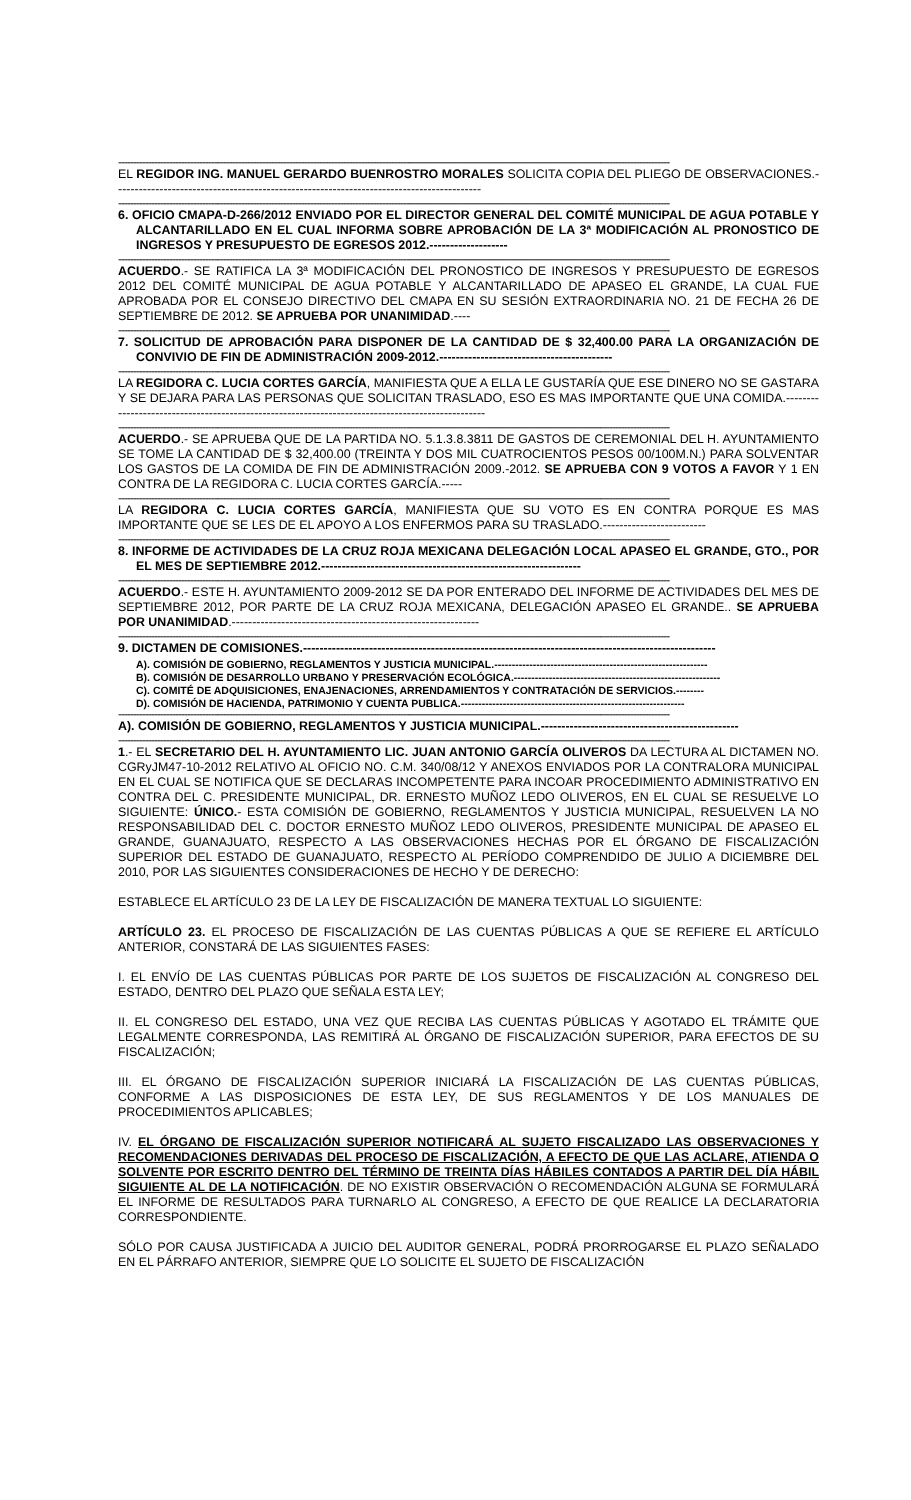----------------------------------------------------------------------------------------------------------------------------------------------------------------------------------------
EL REGIDOR ING. MANUEL GERARDO BUENROSTRO MORALES SOLICITA COPIA DEL PLIEGO DE OBSERVACIONES.-----------------------------------------------------------------------------------------
----------------------------------------------------------------------------------------------------------------------------------------------------------------------------------------
6. OFICIO CMAPA-D-266/2012 ENVIADO POR EL DIRECTOR GENERAL DEL COMITÉ MUNICIPAL DE AGUA POTABLE Y ALCANTARILLADO EN EL CUAL INFORMA SOBRE APROBACIÓN DE LA 3ª MODIFICACIÓN AL PRONOSTICO DE INGRESOS Y PRESUPUESTO DE EGRESOS 2012.-------------------
----------------------------------------------------------------------------------------------------------------------------------------------------------------------------------------
ACUERDO.- SE RATIFICA LA 3ª MODIFICACIÓN DEL PRONOSTICO DE INGRESOS Y PRESUPUESTO DE EGRESOS 2012 DEL COMITÉ MUNICIPAL DE AGUA POTABLE Y ALCANTARILLADO DE APASEO EL GRANDE, LA CUAL FUE APROBADA POR EL CONSEJO DIRECTIVO DEL CMAPA EN SU SESIÓN EXTRAORDINARIA NO. 21 DE FECHA 26 DE SEPTIEMBRE DE 2012. SE APRUEBA POR UNANIMIDAD.----
----------------------------------------------------------------------------------------------------------------------------------------------------------------------------------------
7. SOLICITUD DE APROBACIÓN PARA DISPONER DE LA CANTIDAD DE $ 32,400.00 PARA LA ORGANIZACIÓN DE CONVIVIO DE FIN DE ADMINISTRACIÓN 2009-2012.------------------------------------------
----------------------------------------------------------------------------------------------------------------------------------------------------------------------------------------
LA REGIDORA C. LUCIA CORTES GARCÍA, MANIFIESTA QUE A ELLA LE GUSTARÍA QUE ESE DINERO NO SE GASTARA Y SE DEJARA PARA LAS PERSONAS QUE SOLICITAN TRASLADO, ESO ES MAS IMPORTANTE QUE UNA COMIDA.-------------------------------------------------------------------------------------------------
----------------------------------------------------------------------------------------------------------------------------------------------------------------------------------------
ACUERDO.- SE APRUEBA QUE DE LA PARTIDA NO. 5.1.3.8.3811 DE GASTOS DE CEREMONIAL DEL H. AYUNTAMIENTO SE TOME LA CANTIDAD DE $ 32,400.00 (TREINTA Y DOS MIL CUATROCIENTOS PESOS 00/100M.N.) PARA SOLVENTAR LOS GASTOS DE LA COMIDA DE FIN DE ADMINISTRACIÓN 2009.-2012. SE APRUEBA CON 9 VOTOS A FAVOR Y 1 EN CONTRA DE LA REGIDORA C. LUCIA CORTES GARCÍA.-----
----------------------------------------------------------------------------------------------------------------------------------------------------------------------------------------
LA REGIDORA C. LUCIA CORTES GARCÍA, MANIFIESTA QUE SU VOTO ES EN CONTRA PORQUE ES MAS IMPORTANTE QUE SE LES DE EL APOYO A LOS ENFERMOS PARA SU TRASLADO.-------------------------
----------------------------------------------------------------------------------------------------------------------------------------------------------------------------------------
8. INFORME DE ACTIVIDADES DE LA CRUZ ROJA MEXICANA DELEGACIÓN LOCAL APASEO EL GRANDE, GTO., POR EL MES DE SEPTIEMBRE 2012.---------------------------------------------------------------
----------------------------------------------------------------------------------------------------------------------------------------------------------------------------------------
ACUERDO.- ESTE H. AYUNTAMIENTO 2009-2012 SE DA POR ENTERADO DEL INFORME DE ACTIVIDADES DEL MES DE SEPTIEMBRE 2012, POR PARTE DE LA CRUZ ROJA MEXICANA, DELEGACIÓN APASEO EL GRANDE.. SE APRUEBA POR UNANIMIDAD.------------------------------------------------------------
----------------------------------------------------------------------------------------------------------------------------------------------------------------------------------------
9. DICTAMEN DE COMISIONES.----------------------------------------------------------------------------------------------------
A). COMISIÓN DE GOBIERNO, REGLAMENTOS Y JUSTICIA MUNICIPAL.-------------------------------------------------------------
B). COMISIÓN DE DESARROLLO URBANO Y PRESERVACIÓN ECOLÓGICA.-----------------------------------------------------------
C). COMITÉ DE ADQUISICIONES, ENAJENACIONES, ARRENDAMIENTOS Y CONTRATACIÓN DE SERVICIOS.--------
D). COMISIÓN DE HACIENDA, PATRIMONIO Y CUENTA PUBLICA.----------------------------------------------------------------
----------------------------------------------------------------------------------------------------------------------------------------------------------------------------------------
A). COMISIÓN DE GOBIERNO, REGLAMENTOS Y JUSTICIA MUNICIPAL.------------------------------------------------
----------------------------------------------------------------------------------------------------------------------------------------------------------------------------------------
1.- EL SECRETARIO DEL H. AYUNTAMIENTO LIC. JUAN ANTONIO GARCÍA OLIVEROS DA LECTURA AL DICTAMEN NO. CGRyJM47-10-2012 RELATIVO AL OFICIO NO. C.M. 340/08/12 Y ANEXOS ENVIADOS POR LA CONTRALORA MUNICIPAL EN EL CUAL SE NOTIFICA QUE SE DECLARAS INCOMPETENTE PARA INCOAR PROCEDIMIENTO ADMINISTRATIVO EN CONTRA DEL C. PRESIDENTE MUNICIPAL, DR. ERNESTO MUÑOZ LEDO OLIVEROS, EN EL CUAL SE RESUELVE LO SIGUIENTE: ÚNICO.- ESTA COMISIÓN DE GOBIERNO, REGLAMENTOS Y JUSTICIA MUNICIPAL, RESUELVEN LA NO RESPONSABILIDAD DEL C. DOCTOR ERNESTO MUÑOZ LEDO OLIVEROS, PRESIDENTE MUNICIPAL DE APASEO EL GRANDE, GUANAJUATO, RESPECTO A LAS OBSERVACIONES HECHAS POR EL ÓRGANO DE FISCALIZACIÓN SUPERIOR DEL ESTADO DE GUANAJUATO, RESPECTO AL PERÍODO COMPRENDIDO DE JULIO A DICIEMBRE DEL 2010, POR LAS SIGUIENTES CONSIDERACIONES DE HECHO Y DE DERECHO:
ESTABLECE EL ARTÍCULO 23 DE LA LEY DE FISCALIZACIÓN DE MANERA TEXTUAL LO SIGUIENTE:
ARTÍCULO 23. EL PROCESO DE FISCALIZACIÓN DE LAS CUENTAS PÚBLICAS A QUE SE REFIERE EL ARTÍCULO ANTERIOR, CONSTARÁ DE LAS SIGUIENTES FASES:
I. EL ENVÍO DE LAS CUENTAS PÚBLICAS POR PARTE DE LOS SUJETOS DE FISCALIZACIÓN AL CONGRESO DEL ESTADO, DENTRO DEL PLAZO QUE SEÑALA ESTA LEY;
II. EL CONGRESO DEL ESTADO, UNA VEZ QUE RECIBA LAS CUENTAS PÚBLICAS Y AGOTADO EL TRÁMITE QUE LEGALMENTE CORRESPONDA, LAS REMITIRÁ AL ÓRGANO DE FISCALIZACIÓN SUPERIOR, PARA EFECTOS DE SU FISCALIZACIÓN;
III. EL ÓRGANO DE FISCALIZACIÓN SUPERIOR INICIARÁ LA FISCALIZACIÓN DE LAS CUENTAS PÚBLICAS, CONFORME A LAS DISPOSICIONES DE ESTA LEY, DE SUS REGLAMENTOS Y DE LOS MANUALES DE PROCEDIMIENTOS APLICABLES;
IV. EL ÓRGANO DE FISCALIZACIÓN SUPERIOR NOTIFICARÁ AL SUJETO FISCALIZADO LAS OBSERVACIONES Y RECOMENDACIONES DERIVADAS DEL PROCESO DE FISCALIZACIÓN, A EFECTO DE QUE LAS ACLARE, ATIENDA O SOLVENTE POR ESCRITO DENTRO DEL TÉRMINO DE TREINTA DÍAS HÁBILES CONTADOS A PARTIR DEL DÍA HÁBIL SIGUIENTE AL DE LA NOTIFICACIÓN. DE NO EXISTIR OBSERVACIÓN O RECOMENDACIÓN ALGUNA SE FORMULARÁ EL INFORME DE RESULTADOS PARA TURNARLO AL CONGRESO, A EFECTO DE QUE REALICE LA DECLARATORIA CORRESPONDIENTE.
SÓLO POR CAUSA JUSTIFICADA A JUICIO DEL AUDITOR GENERAL, PODRÁ PRORROGARSE EL PLAZO SEÑALADO EN EL PÁRRAFO ANTERIOR, SIEMPRE QUE LO SOLICITE EL SUJETO DE FISCALIZACIÓN